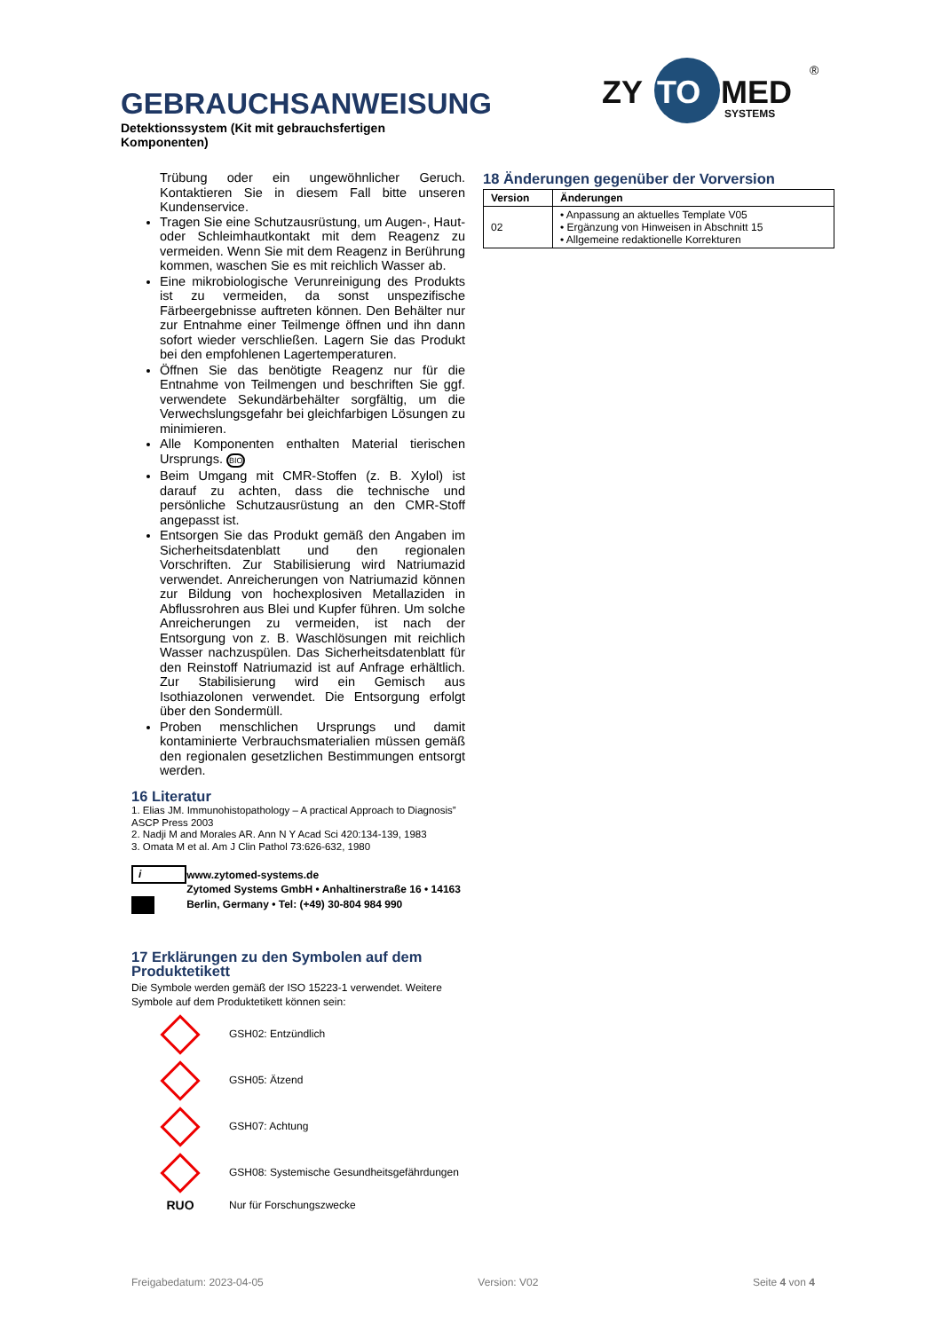GEBRAUCHSANWEISUNG
Detektionssystem (Kit mit gebrauchsfertigen Komponenten)
ZY
TO
MED
SYSTEMS
®
Trübung oder ein ungewöhnlicher Geruch. Kontaktieren Sie in diesem Fall bitte unseren Kundenservice.
Tragen Sie eine Schutzausrüstung, um Augen-, Haut- oder Schleimhautkontakt mit dem Reagenz zu vermeiden. Wenn Sie mit dem Reagenz in Berührung kommen, waschen Sie es mit reichlich Wasser ab.
Eine mikrobiologische Verunreinigung des Produkts ist zu vermeiden, da sonst unspezifische Färbeergebnisse auftreten können. Den Behälter nur zur Entnahme einer Teilmenge öffnen und ihn dann sofort wieder verschließen. Lagern Sie das Produkt bei den empfohlenen Lagertemperaturen.
Öffnen Sie das benötigte Reagenz nur für die Entnahme von Teilmengen und beschriften Sie ggf. verwendete Sekundärbehälter sorgfältig, um die Verwechslungsgefahr bei gleichfarbigen Lösungen zu minimieren.
Alle Komponenten enthalten Material tierischen Ursprungs. BIO
Beim Umgang mit CMR-Stoffen (z. B. Xylol) ist darauf zu achten, dass die technische und persönliche Schutzausrüstung an den CMR-Stoff angepasst ist.
Entsorgen Sie das Produkt gemäß den Angaben im Sicherheitsdatenblatt und den regionalen Vorschriften. Zur Stabilisierung wird Natriumazid verwendet. Anreicherungen von Natriumazid können zur Bildung von hochexplosiven Metallaziden in Abflussrohren aus Blei und Kupfer führen. Um solche Anreicherungen zu vermeiden, ist nach der Entsorgung von z. B. Waschlösungen mit reichlich Wasser nachzuspülen. Das Sicherheitsdatenblatt für den Reinstoff Natriumazid ist auf Anfrage erhältlich. Zur Stabilisierung wird ein Gemisch aus Isothiazolonen verwendet. Die Entsorgung erfolgt über den Sondermüll.
Proben menschlichen Ursprungs und damit kontaminierte Verbrauchsmaterialien müssen gemäß den regionalen gesetzlichen Bestimmungen entsorgt werden.
16 Literatur
1. Elias JM. Immunohistopathology – A practical Approach to Diagnosis” ASCP Press 2003
2. Nadji M and Morales AR. Ann N Y Acad Sci 420:134-139, 1983
3. Omata M et al. Am J Clin Pathol 73:626-632, 1980
i
www.zytomed-systems.de
Zytomed Systems GmbH • Anhaltinerstraße 16 • 14163 Berlin, Germany • Tel: (+49) 30-804 984 990
17 Erklärungen zu den Symbolen auf dem Produktetikett
Die Symbole werden gemäß der ISO 15223-1 verwendet. Weitere Symbole auf dem Produktetikett können sein:
GSH02: Entzündlich
GSH05: Ätzend
GSH07: Achtung
GSH08: Systemische Gesundheitsgefährdungen
RUO
Nur für Forschungszwecke
18 Änderungen gegenüber der Vorversion
| Version | Änderungen |
| --- | --- |
| 02 | • Anpassung an aktuelles Template V05 • Ergänzung von Hinweisen in Abschnitt 15 • Allgemeine redaktionelle Korrekturen |
Freigabedatum: 2023-04-05 Version: V02 Seite 4 von 4